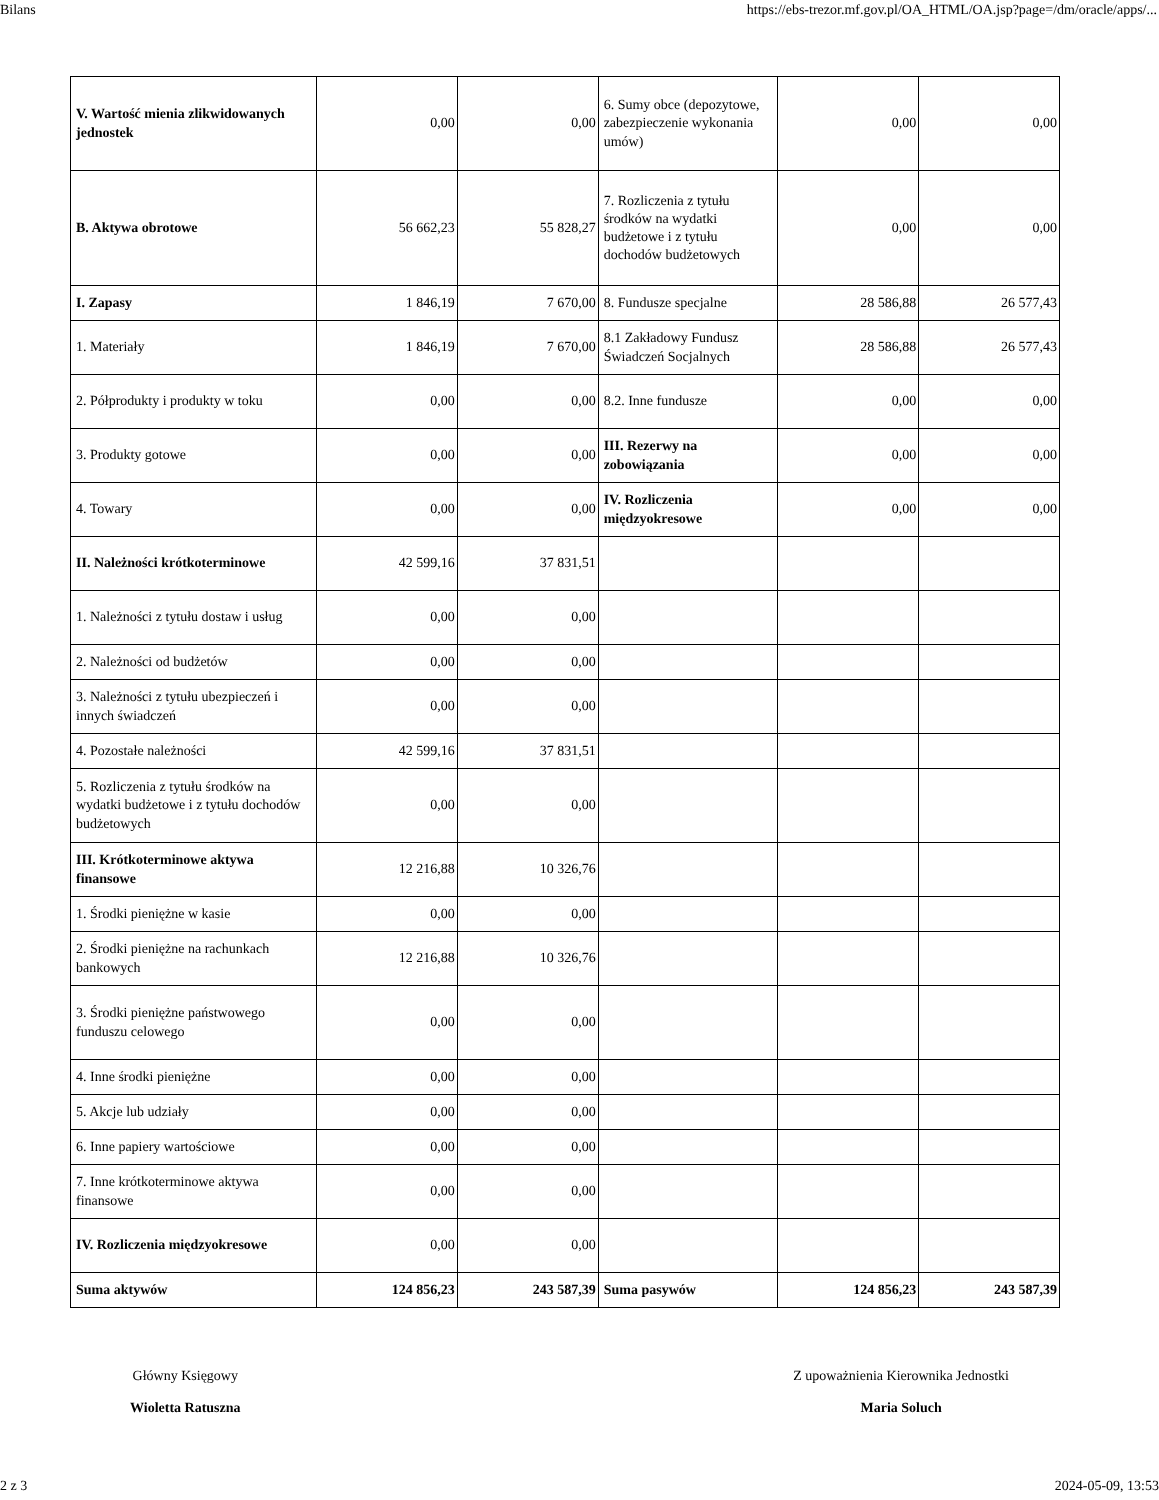Bilans https://ebs-trezor.mf.gov.pl/OA_HTML/OA.jsp?page=/dm/oracle/apps/...
| V. Wartość mienia zlikwidowanych jednostek | 0,00 | 0,00 | 6. Sumy obce (depozytowe, zabezpieczenie wykonania umów) | 0,00 | 0,00 |
| B. Aktywa obrotowe | 56 662,23 | 55 828,27 | 7. Rozliczenia z tytułu środków na wydatki budżetowe i z tytułu dochodów budżetowych | 0,00 | 0,00 |
| I. Zapasy | 1 846,19 | 7 670,00 | 8. Fundusze specjalne | 28 586,88 | 26 577,43 |
| 1. Materiały | 1 846,19 | 7 670,00 | 8.1 Zakładowy Fundusz Świadczeń Socjalnych | 28 586,88 | 26 577,43 |
| 2. Półprodukty i produkty w toku | 0,00 | 0,00 | 8.2. Inne fundusze | 0,00 | 0,00 |
| 3. Produkty gotowe | 0,00 | 0,00 | III. Rezerwy na zobowiązania | 0,00 | 0,00 |
| 4. Towary | 0,00 | 0,00 | IV. Rozliczenia międzyokresowe | 0,00 | 0,00 |
| II. Należności krótkoterminowe | 42 599,16 | 37 831,51 | | | |
| 1. Należności z tytułu dostaw i usług | 0,00 | 0,00 | | | |
| 2. Należności od budżetów | 0,00 | 0,00 | | | |
| 3. Należności z tytułu ubezpieczeń i innych świadczeń | 0,00 | 0,00 | | | |
| 4. Pozostałe należności | 42 599,16 | 37 831,51 | | | |
| 5. Rozliczenia z tytułu środków na wydatki budżetowe i z tytułu dochodów budżetowych | 0,00 | 0,00 | | | |
| III. Krótkoterminowe aktywa finansowe | 12 216,88 | 10 326,76 | | | |
| 1. Środki pieniężne w kasie | 0,00 | 0,00 | | | |
| 2. Środki pieniężne na rachunkach bankowych | 12 216,88 | 10 326,76 | | | |
| 3. Środki pieniężne państwowego funduszu celowego | 0,00 | 0,00 | | | |
| 4. Inne środki pieniężne | 0,00 | 0,00 | | | |
| 5. Akcje lub udziały | 0,00 | 0,00 | | | |
| 6. Inne papiery wartościowe | 0,00 | 0,00 | | | |
| 7. Inne krótkoterminowe aktywa finansowe | 0,00 | 0,00 | | | |
| IV. Rozliczenia międzyokresowe | 0,00 | 0,00 | | | |
| Suma aktywów | 124 856,23 | 243 587,39 | Suma pasywów | 124 856,23 | 243 587,39 |
Główny Księgowy
Wioletta Ratuszna
Z upoważnienia Kierownika Jednostki
Maria Soluch
2 z 3 2024-05-09, 13:53